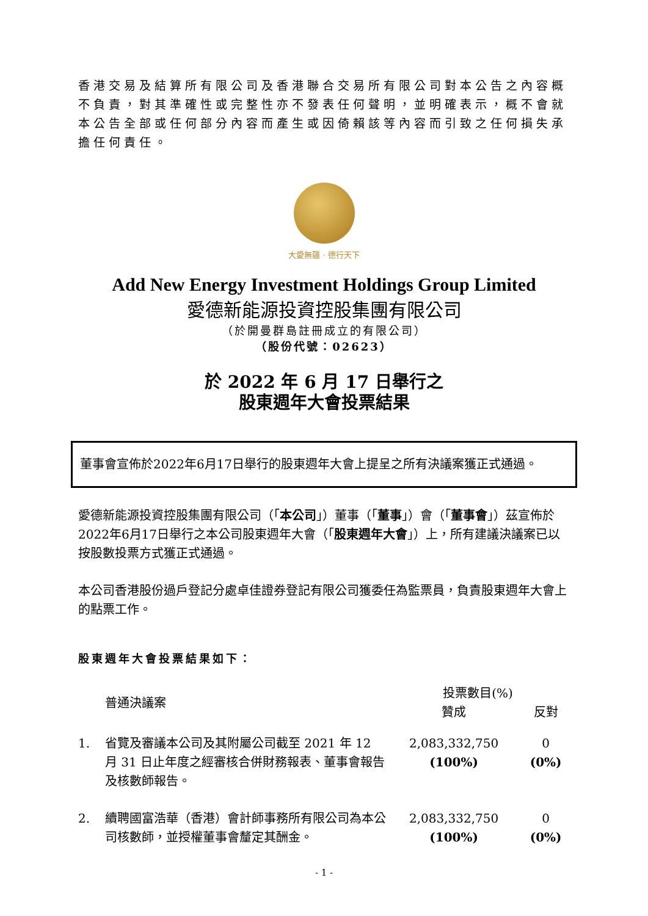香港交易及結算所有限公司及香港聯合交易所有限公司對本公告之內容概不負責，對其準確性或完整性亦不發表任何聲明，並明確表示，概不會就本公告全部或任何部分內容而產生或因倚賴該等內容而引致之任何損失承擔任何責任。
大愛無疆 · 德行天下
Add New Energy Investment Holdings Group Limited
愛德新能源投資控股集團有限公司
（於開曼群島註冊成立的有限公司）
（股份代號：02623）
於 2022 年 6 月 17 日舉行之
股東週年大會投票結果
董事會宣佈於2022年6月17日舉行的股東週年大會上提呈之所有決議案獲正式通過。
愛德新能源投資控股集團有限公司（「本公司」）董事（「董事」）會（「董事會」）茲宣佈於2022年6月17日舉行之本公司股東週年大會（「股東週年大會」）上，所有建議決議案已以按股數投票方式獲正式通過。
本公司香港股份過戶登記分處卓佳證券登記有限公司獲委任為監票員，負責股東週年大會上的點票工作。
股東週年大會投票結果如下：
| | 普通決議案 | 投票數目(%) | |
| --- | --- | --- | --- |
| | | 贊成 | 反對 |
| 1. | 省覽及審議本公司及其附屬公司截至 2021 年 12 月 31 日止年度之經審核合併財務報表、董事會報告及核數師報告。 | 2,083,332,750 (100%) | 0 (0%) |
| 2. | 續聘國富浩華（香港）會計師事務所有限公司為本公司核數師，並授權董事會釐定其酬金。 | 2,083,332,750 (100%) | 0 (0%) |
- 1 -